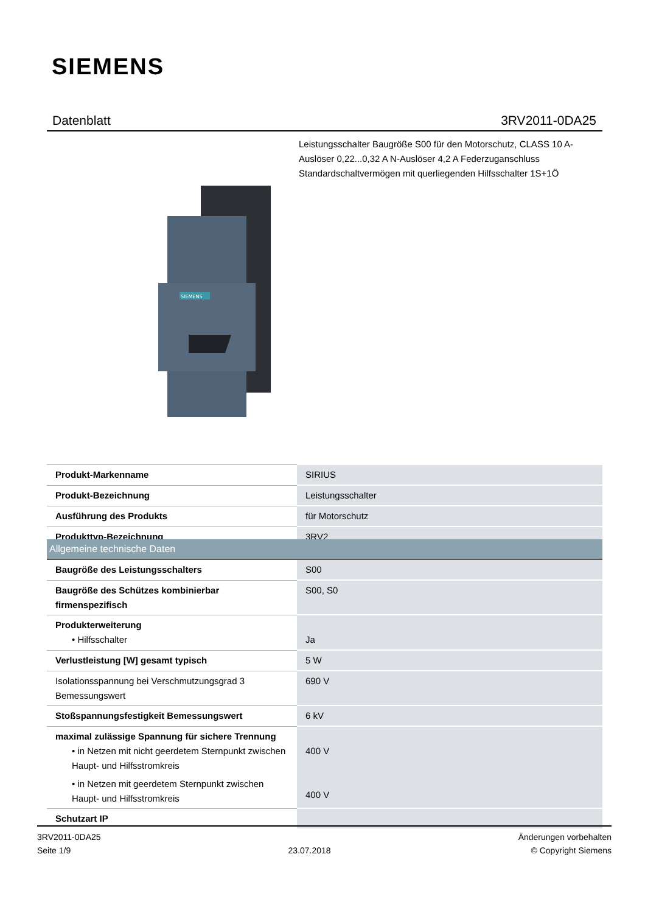SIEMENS
Datenblatt 3RV2011-0DA25
Leistungsschalter Baugröße S00 für den Motorschutz, CLASS 10 A-Auslöser 0,22...0,32 A N-Auslöser 4,2 A Federzuganschluss Standardschaltvermögen mit querliegenden Hilfsschalter 1S+1Ö
SIEMENS
| Produkt-Markenname | SIRIUS |
| Produkt-Bezeichnung | Leistungsschalter |
| Ausführung des Produkts | für Motorschutz |
| Produkttyp-Bezeichnung | 3RV2 |
| Allgemeine technische Daten | |
| Baugröße des Leistungsschalters | S00 |
| Baugröße des Schützes kombinierbar firmenspezifisch | S00, S0 |
| Produkterweiterung • Hilfsschalter | Ja |
| Verlustleistung [W] gesamt typisch | 5 W |
| Isolationsspannung bei Verschmutzungsgrad 3 Bemessungswert | 690 V |
| Stoßspannungsfestigkeit Bemessungswert | 6 kV |
| maximal zulässige Spannung für sichere Trennung • in Netzen mit nicht geerdetem Sternpunkt zwischen Haupt- und Hilfsstromkreis • in Netzen mit geerdetem Sternpunkt zwischen Haupt- und Hilfsstromkreis | 400 V 400 V |
| Schutzart IP | |
3RV2011-0DA25
Seite 1/9
23.07.2018
Änderungen vorbehalten
© Copyright Siemens